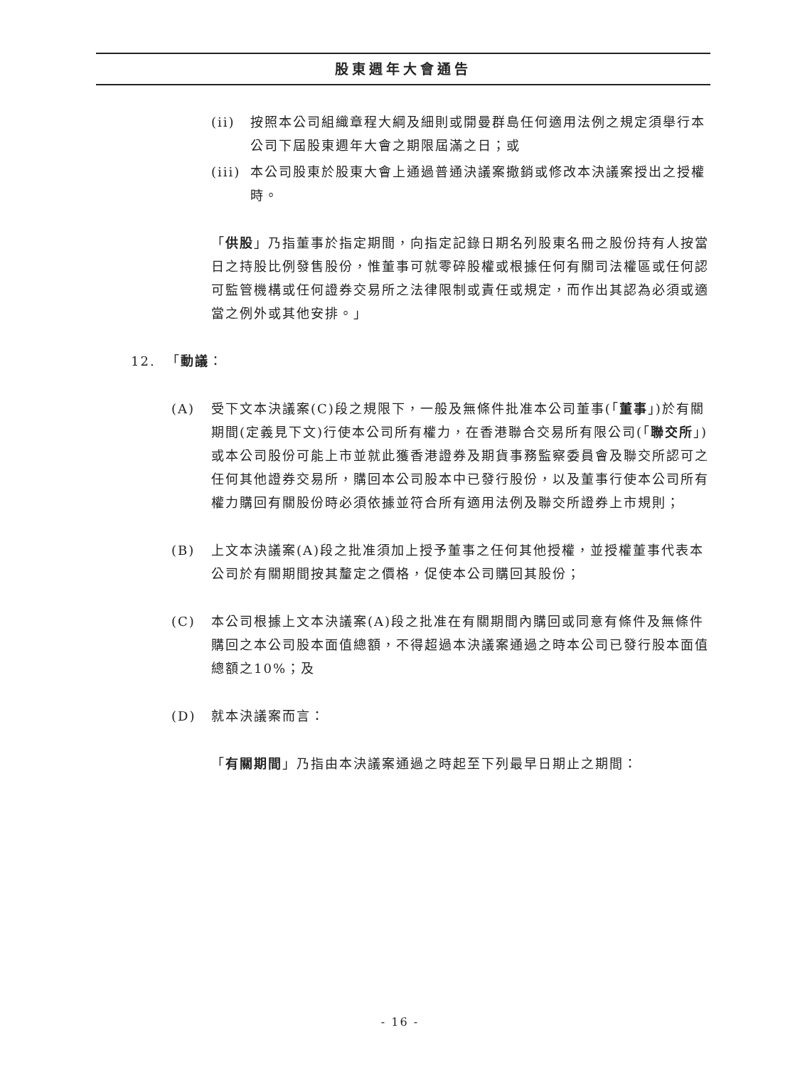股東週年大會通告
(ii) 按照本公司組織章程大綱及細則或開曼群島任何適用法例之規定須舉行本公司下屆股東週年大會之期限屆滿之日；或
(iii)
本公司股東於股東大會上通過普通決議案撤銷或修改本決議案授出之授權時。
「供股」乃指董事於指定期間，向指定記錄日期名列股東名冊之股份持有人按當日之持股比例發售股份，惟董事可就零碎股權或根據任何有關司法權區或任何認可監管機構或任何證券交易所之法律限制或責任或規定，而作出其認為必須或適當之例外或其他安排。」
12. 「動議：
(A) 受下文本決議案(C)段之規限下，一般及無條件批准本公司董事(「董事」)於有關期間(定義見下文)行使本公司所有權力，在香港聯合交易所有限公司(「聯交所」)或本公司股份可能上市並就此獲香港證券及期貨事務監察委員會及聯交所認可之任何其他證券交易所，購回本公司股本中已發行股份，以及董事行使本公司所有權力購回有關股份時必須依據並符合所有適用法例及聯交所證券上市規則；
(B) 上文本決議案(A)段之批准須加上授予董事之任何其他授權，並授權董事代表本公司於有關期間按其釐定之價格，促使本公司購回其股份；
(C) 本公司根據上文本決議案(A)段之批准在有關期間內購回或同意有條件及無條件購回之本公司股本面值總額，不得超過本決議案通過之時本公司已發行股本面值總額之10%；及
(D) 就本決議案而言：
「有關期間」乃指由本決議案通過之時起至下列最早日期止之期間：
- 16 -